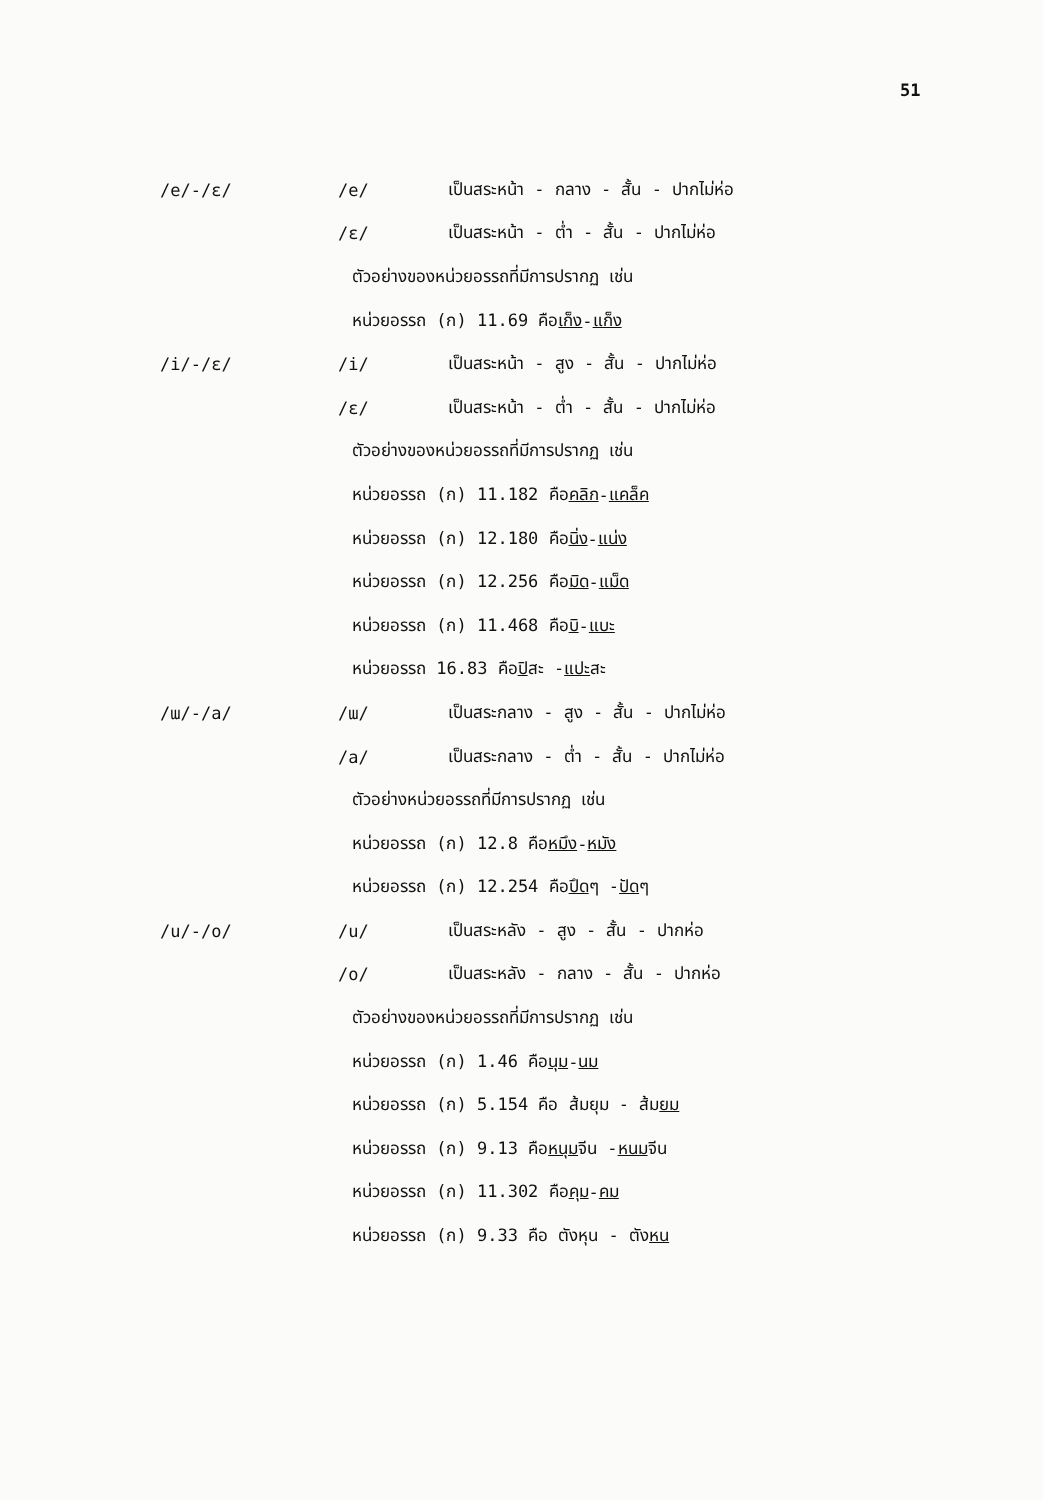51
/e/-/ɛ/ /e/
เป็นสระหน้า - กลาง - สั้น - ปากไม่ห่อ
/ɛ/
เป็นสระหน้า - ต่ำ - สั้น - ปากไม่ห่อ
ตัวอย่างของหน่วยอรรถที่มีการปรากฏ เช่น
หน่วยอรรถ (ก) 11.69 คือ เก็ง - แก็ง
/i/-/ɛ/ /i/
เป็นสระหน้า - สูง - สั้น - ปากไม่ห่อ
/ɛ/
เป็นสระหน้า - ต่ำ - สั้น - ปากไม่ห่อ
ตัวอย่างของหน่วยอรรถที่มีการปรากฏ เช่น
หน่วยอรรถ (ก) 11.182 คือ คลิก - แคล็ค
หน่วยอรรถ (ก) 12.180 คือ นิ่ง - แน่ง
หน่วยอรรถ (ก) 12.256 คือ มิด - แม็ด
หน่วยอรรถ (ก) 11.468 คือ บิ - แบะ
หน่วยอรรถ 16.83 คือ ปิ สะ - แปะ สะ
/ɯ/-/a/ /ɯ/
เป็นสระกลาง - สูง - สั้น - ปากไม่ห่อ
/a/
เป็นสระกลาง - ต่ำ - สั้น - ปากไม่ห่อ
ตัวอย่างหน่วยอรรถที่มีการปรากฏ เช่น
หน่วยอรรถ (ก) 12.8 คือ หมึง - หมัง
หน่วยอรรถ (ก) 12.254 คือ ปึด ๆ - ปัด ๆ
/u/-/o/ /u/
เป็นสระหลัง - สูง - สั้น - ปากห่อ
/o/
เป็นสระหลัง - กลาง - สั้น - ปากห่อ
ตัวอย่างของหน่วยอรรถที่มีการปรากฏ เช่น
หน่วยอรรถ (ก) 1.46 คือ นุม - นม
หน่วยอรรถ (ก) 5.154 คือ ส้มยุม - ส้ม ยม
หน่วยอรรถ (ก) 9.13 คือ หนุม จีน - หนม จีน
หน่วยอรรถ (ก) 11.302 คือ คุม - คม
หน่วยอรรถ (ก) 9.33 คือ ตังหุน - ตัง หน